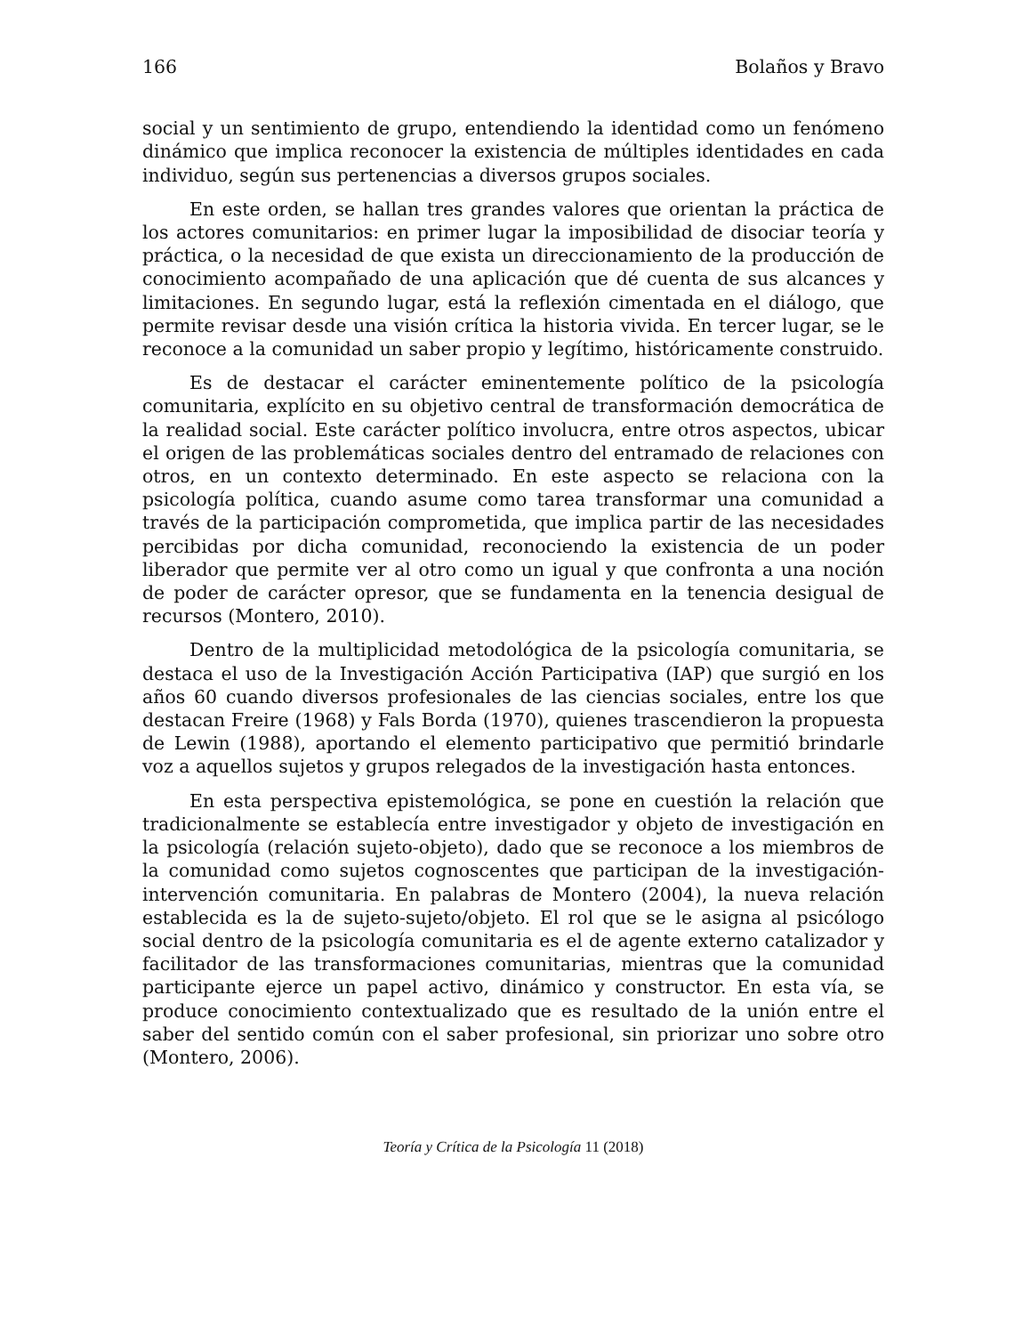166 Bolaños y Bravo
social y un sentimiento de grupo, entendiendo la identidad como un fenómeno dinámico que implica reconocer la existencia de múltiples identidades en cada individuo, según sus pertenencias a diversos grupos sociales.
En este orden, se hallan tres grandes valores que orientan la práctica de los actores comunitarios: en primer lugar la imposibilidad de disociar teoría y práctica, o la necesidad de que exista un direccionamiento de la producción de conocimiento acompañado de una aplicación que dé cuenta de sus alcances y limitaciones. En segundo lugar, está la reflexión cimentada en el diálogo, que permite revisar desde una visión crítica la historia vivida. En tercer lugar, se le reconoce a la comunidad un saber propio y legítimo, históricamente construido.
Es de destacar el carácter eminentemente político de la psicología comunitaria, explícito en su objetivo central de transformación democrática de la realidad social. Este carácter político involucra, entre otros aspectos, ubicar el origen de las problemáticas sociales dentro del entramado de relaciones con otros, en un contexto determinado. En este aspecto se relaciona con la psicología política, cuando asume como tarea transformar una comunidad a través de la participación comprometida, que implica partir de las necesidades percibidas por dicha comunidad, reconociendo la existencia de un poder liberador que permite ver al otro como un igual y que confronta a una noción de poder de carácter opresor, que se fundamenta en la tenencia desigual de recursos (Montero, 2010).
Dentro de la multiplicidad metodológica de la psicología comunitaria, se destaca el uso de la Investigación Acción Participativa (IAP) que surgió en los años 60 cuando diversos profesionales de las ciencias sociales, entre los que destacan Freire (1968) y Fals Borda (1970), quienes trascendieron la propuesta de Lewin (1988), aportando el elemento participativo que permitió brindarle voz a aquellos sujetos y grupos relegados de la investigación hasta entonces.
En esta perspectiva epistemológica, se pone en cuestión la relación que tradicionalmente se establecía entre investigador y objeto de investigación en la psicología (relación sujeto-objeto), dado que se reconoce a los miembros de la comunidad como sujetos cognoscentes que participan de la investigación- intervención comunitaria. En palabras de Montero (2004), la nueva relación establecida es la de sujeto-sujeto/objeto. El rol que se le asigna al psicólogo social dentro de la psicología comunitaria es el de agente externo catalizador y facilitador de las transformaciones comunitarias, mientras que la comunidad participante ejerce un papel activo, dinámico y constructor. En esta vía, se produce conocimiento contextualizado que es resultado de la unión entre el saber del sentido común con el saber profesional, sin priorizar uno sobre otro (Montero, 2006).
Teoría y Crítica de la Psicología 11 (2018)